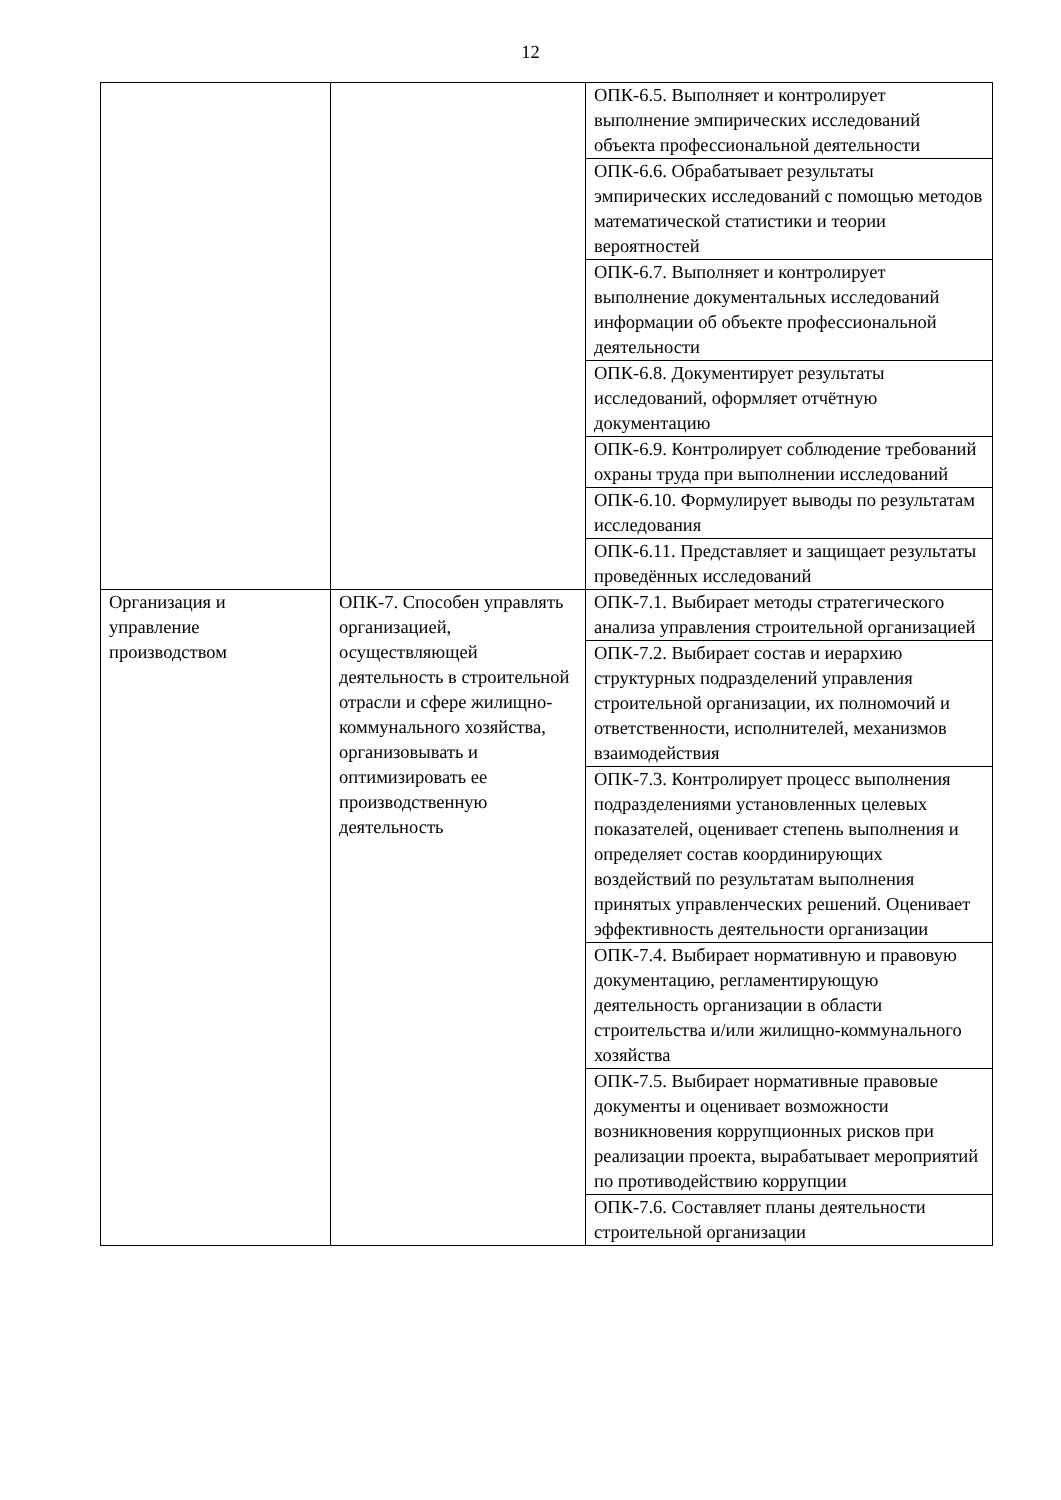12
| | | ОПК-6.5. Выполняет и контролирует выполнение эмпирических исследований объекта профессиональной деятельности |
| | | ОПК-6.6. Обрабатывает результаты эмпирических исследований с помощью методов математической статистики и теории вероятностей |
| | | ОПК-6.7. Выполняет и контролирует выполнение документальных исследований информации об объекте профессиональной деятельности |
| | | ОПК-6.8. Документирует результаты исследований, оформляет отчётную документацию |
| | | ОПК-6.9. Контролирует соблюдение требований охраны труда при выполнении исследований |
| | | ОПК-6.10. Формулирует выводы по результатам исследования |
| | | ОПК-6.11. Представляет и защищает результаты проведённых исследований |
| Организация и управление производством | ОПК-7. Способен управлять организацией, осуществляющей деятельность в строительной отрасли и сфере жилищно-коммунального хозяйства, организовывать и оптимизировать ее производственную деятельность | ОПК-7.1. Выбирает методы стратегического анализа управления строительной организацией |
| | | ОПК-7.2. Выбирает состав и иерархию структурных подразделений управления строительной организации, их полномочий и ответственности, исполнителей, механизмов взаимодействия |
| | | ОПК-7.3. Контролирует процесс выполнения подразделениями установленных целевых показателей, оценивает степень выполнения и определяет состав координирующих воздействий по результатам выполнения принятых управленческих решений. Оценивает эффективность деятельности организации |
| | | ОПК-7.4. Выбирает нормативную и правовую документацию, регламентирующую деятельность организации в области строительства и/или жилищно-коммунального хозяйства |
| | | ОПК-7.5. Выбирает нормативные правовые документы и оценивает возможности возникновения коррупционных рисков при реализации проекта, вырабатывает мероприятий по противодействию коррупции |
| | | ОПК-7.6. Составляет планы деятельности строительной организации |